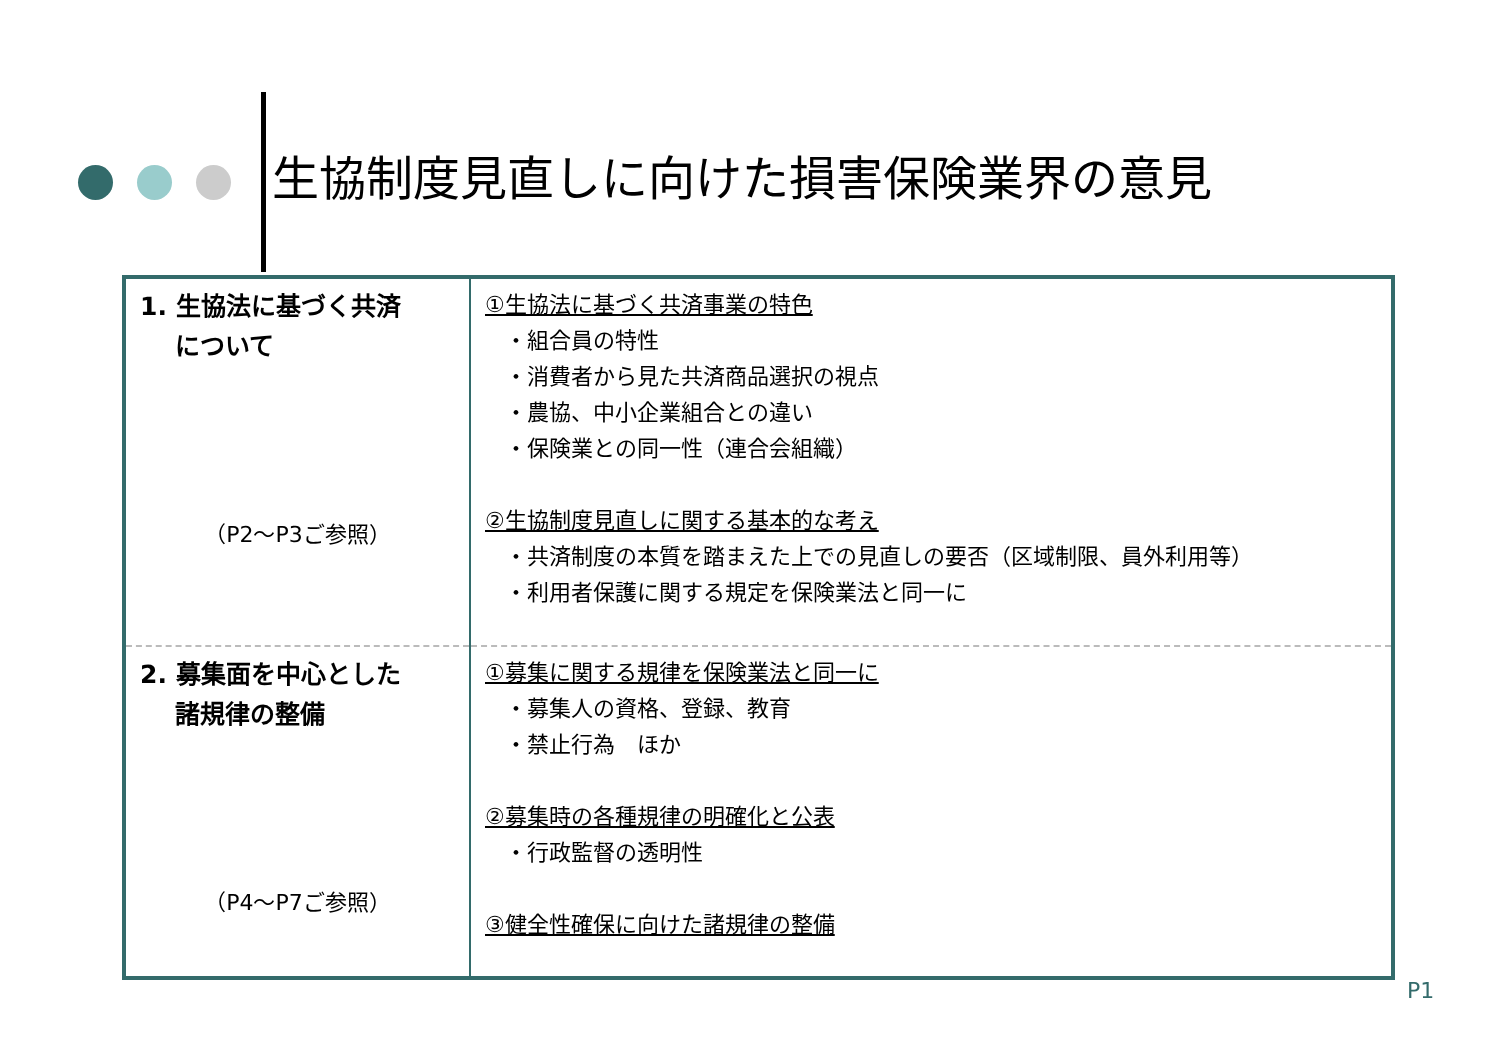生協制度見直しに向けた損害保険業界の意見
| 1. 生協法に基づく共済 について （P2～P3ご参照） | ①生協法に基づく共済事業の特色 ・組合員の特性 ・消費者から見た共済商品選択の視点 ・農協、中小企業組合との違い ・保険業との同一性（連合会組織） ②生協制度見直しに関する基本的な考え ・共済制度の本質を踏まえた上での見直しの要否（区域制限、員外利用等） ・利用者保護に関する規定を保険業法と同一に |
| 2. 募集面を中心とした 諸規律の整備 （P4～P7ご参照） | ①募集に関する規律を保険業法と同一に ・募集人の資格、登録、教育 ・禁止行為 ほか ②募集時の各種規律の明確化と公表 ・行政監督の透明性 ③健全性確保に向けた諸規律の整備 |
P1